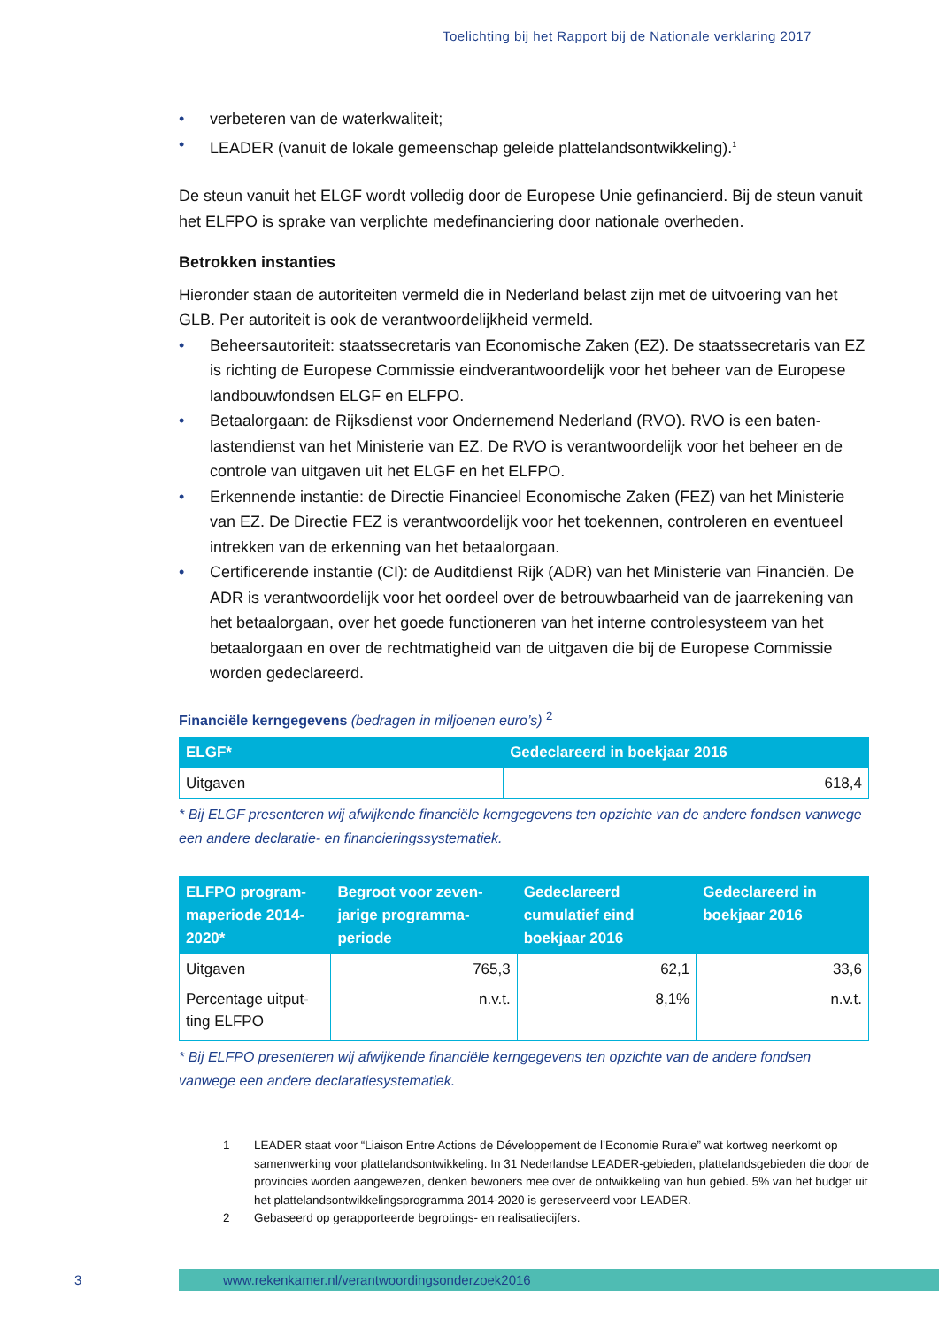Toelichting bij het Rapport bij de Nationale verklaring 2017
• verbeteren van de waterkwaliteit;
• LEADER (vanuit de lokale gemeenschap geleide plattelandsontwikkeling).<sup>1</sup>
De steun vanuit het ELGF wordt volledig door de Europese Unie gefinancierd. Bij de steun vanuit het ELFPO is sprake van verplichte medefinanciering door nationale overheden.
Betrokken instanties
Hieronder staan de autoriteiten vermeld die in Nederland belast zijn met de uitvoering van het GLB. Per autoriteit is ook de verantwoordelijkheid vermeld.
• Beheersautoriteit: staatssecretaris van Economische Zaken (EZ). De staatssecretaris van EZ is richting de Europese Commissie eindverantwoordelijk voor het beheer van de Europese landbouwfondsen ELGF en ELFPO.
• Betaalorgaan: de Rijksdienst voor Ondernemend Nederland (RVO). RVO is een baten-lastendienst van het Ministerie van EZ. De RVO is verantwoordelijk voor het beheer en de controle van uitgaven uit het ELGF en het ELFPO.
• Erkennende instantie: de Directie Financieel Economische Zaken (FEZ) van het Ministerie van EZ. De Directie FEZ is verantwoordelijk voor het toekennen, controleren en eventueel intrekken van de erkenning van het betaalorgaan.
• Certificerende instantie (CI): de Auditdienst Rijk (ADR) van het Ministerie van Financiën. De ADR is verantwoordelijk voor het oordeel over de betrouwbaarheid van de jaarrekening van het betaalorgaan, over het goede functioneren van het interne controlesysteem van het betaalorgaan en over de rechtmatigheid van de uitgaven die bij de Europese Commissie worden gedeclareerd.
Financiële kerngegevens (bedragen in miljoenen euro’s) <sup>2</sup>
| ELGF* | Gedeclareerd in boekjaar 2016 |
| --- | --- |
| Uitgaven | 618,4 |
* Bij ELGF presenteren wij afwijkende financiële kerngegevens ten opzichte van de andere fondsen vanwege een andere declaratie- en financieringssystematiek.
| ELFPO program-maperiode 2014-2020* | Begroot voor zeven-jarige programma-periode | Gedeclareerd cumulatief eind boekjaar 2016 | Gedeclareerd in boekjaar 2016 |
| --- | --- | --- | --- |
| Uitgaven | 765,3 | 62,1 | 33,6 |
| Percentage uitput-ting ELFPO | n.v.t. | 8,1% | n.v.t. |
* Bij ELFPO presenteren wij afwijkende financiële kerngegevens ten opzichte van de andere fondsen vanwege een andere declaratiesystematiek.
1 LEADER staat voor “Liaison Entre Actions de Développement de l’Economie Rurale” wat kortweg neerkomt op samenwerking voor plattelandsontwikkeling. In 31 Nederlandse LEADER-gebieden, plattelandsgebieden die door de provincies worden aangewezen, denken bewoners mee over de ontwikkeling van hun gebied. 5% van het budget uit het plattelandsontwikkelingsprogramma 2014-2020 is gereserveerd voor LEADER.
2 Gebaseerd op gerapporteerde begrotings- en realisatiecijfers.
3 www.rekenkamer.nl/verantwoordingsonderzoek2016